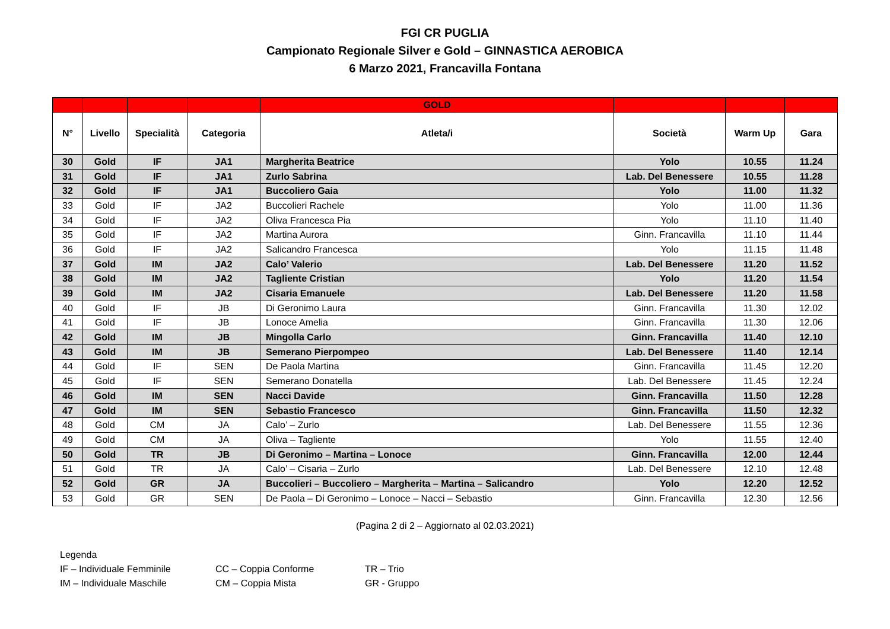FGI CR PUGLIA
Campionato Regionale Silver e Gold – GINNASTICA AEROBICA
6 Marzo 2021, Francavilla Fontana
| | | | | GOLD | | | |
| --- | --- | --- | --- | --- | --- | --- | --- |
| N° | Livello | Specialità | Categoria | Atleta/i | Società | Warm Up | Gara |
| 30 | Gold | IF | JA1 | Margherita Beatrice | Yolo | 10.55 | 11.24 |
| 31 | Gold | IF | JA1 | Zurlo Sabrina | Lab. Del Benessere | 10.55 | 11.28 |
| 32 | Gold | IF | JA1 | Buccoliero Gaia | Yolo | 11.00 | 11.32 |
| 33 | Gold | IF | JA2 | Buccolieri Rachele | Yolo | 11.00 | 11.36 |
| 34 | Gold | IF | JA2 | Oliva Francesca Pia | Yolo | 11.10 | 11.40 |
| 35 | Gold | IF | JA2 | Martina Aurora | Ginn. Francavilla | 11.10 | 11.44 |
| 36 | Gold | IF | JA2 | Salicandro Francesca | Yolo | 11.15 | 11.48 |
| 37 | Gold | IM | JA2 | Calo’ Valerio | Lab. Del Benessere | 11.20 | 11.52 |
| 38 | Gold | IM | JA2 | Tagliente Cristian | Yolo | 11.20 | 11.54 |
| 39 | Gold | IM | JA2 | Cisaria Emanuele | Lab. Del Benessere | 11.20 | 11.58 |
| 40 | Gold | IF | JB | Di Geronimo Laura | Ginn. Francavilla | 11.30 | 12.02 |
| 41 | Gold | IF | JB | Lonoce Amelia | Ginn. Francavilla | 11.30 | 12.06 |
| 42 | Gold | IM | JB | Mingolla Carlo | Ginn. Francavilla | 11.40 | 12.10 |
| 43 | Gold | IM | JB | Semerano Pierpompeo | Lab. Del Benessere | 11.40 | 12.14 |
| 44 | Gold | IF | SEN | De Paola Martina | Ginn. Francavilla | 11.45 | 12.20 |
| 45 | Gold | IF | SEN | Semerano Donatella | Lab. Del Benessere | 11.45 | 12.24 |
| 46 | Gold | IM | SEN | Nacci Davide | Ginn. Francavilla | 11.50 | 12.28 |
| 47 | Gold | IM | SEN | Sebastio Francesco | Ginn. Francavilla | 11.50 | 12.32 |
| 48 | Gold | CM | JA | Calo’ – Zurlo | Lab. Del Benessere | 11.55 | 12.36 |
| 49 | Gold | CM | JA | Oliva – Tagliente | Yolo | 11.55 | 12.40 |
| 50 | Gold | TR | JB | Di Geronimo – Martina – Lonoce | Ginn. Francavilla | 12.00 | 12.44 |
| 51 | Gold | TR | JA | Calo’ – Cisaria – Zurlo | Lab. Del Benessere | 12.10 | 12.48 |
| 52 | Gold | GR | JA | Buccolieri – Buccoliero – Margherita – Martina – Salicandro | Yolo | 12.20 | 12.52 |
| 53 | Gold | GR | SEN | De Paola – Di Geronimo – Lonoce – Nacci – Sebastio | Ginn. Francavilla | 12.30 | 12.56 |
(Pagina 2 di 2 – Aggiornato al 02.03.2021)
Legenda
IF – Individuale Femminile CC – Coppia Conforme TR – Trio
IM – Individuale Maschile CM – Coppia Mista GR - Gruppo